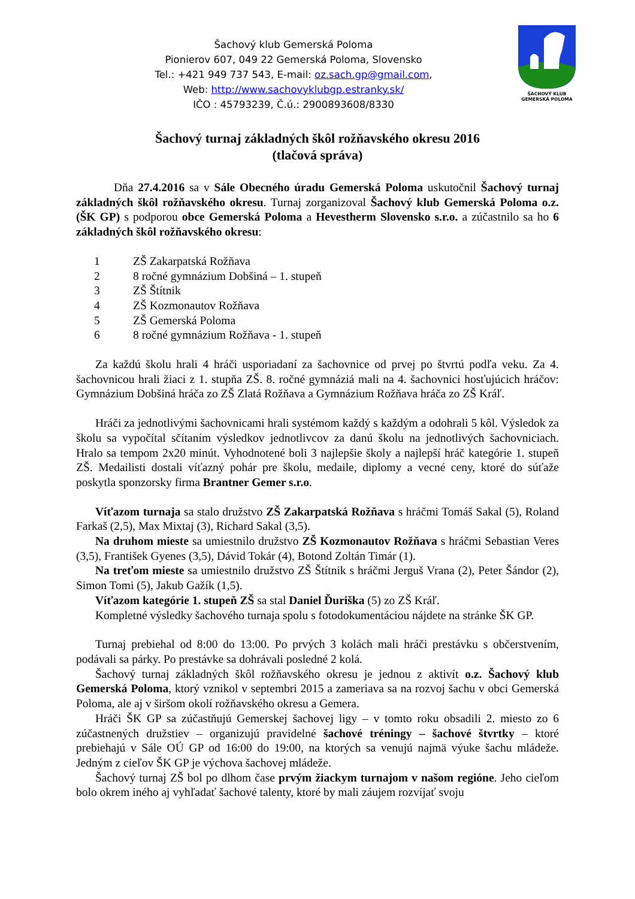Šachový klub Gemerská Poloma
Pionierov 607, 049 22 Gemerská Poloma, Slovensko
Tel.: +421 949 737 543, E-mail: oz.sach.gp@gmail.com,
Web: http://www.sachovyklubgp.estranky.sk/
IČO : 45793239, Č.ú.: 2900893608/8330
ŠACHOVÝ KLUB
GEMERSKÁ POLOMA
Šachový turnaj základných škôl rožňavského okresu 2016
(tlačová správa)
Dňa 27.4.2016 sa v Sále Obecného úradu Gemerská Poloma uskutočnil Šachový turnaj základných škôl rožňavského okresu. Turnaj zorganizoval Šachový klub Gemerská Poloma o.z. (ŠK GP) s podporou obce Gemerská Poloma a Hevestherm Slovensko s.r.o. a zúčastnilo sa ho 6 základných škôl rožňavského okresu:
1 ZŠ Zakarpatská Rožňava
2 8 ročné gymnázium Dobšiná – 1. stupeň
3 ZŠ Štítnik
4 ZŠ Kozmonautov Rožňava
5 ZŠ Gemerská Poloma
6 8 ročné gymnázium Rožňava - 1. stupeň
Za každú školu hrali 4 hráči usporiadaní za šachovnice od prvej po štvrtú podľa veku. Za 4. šachovnicou hrali žiaci z 1. stupňa ZŠ. 8. ročné gymnáziá mali na 4. šachovnici hosťujúcich hráčov: Gymnázium Dobšiná hráča zo ZŠ Zlatá Rožňava a Gymnázium Rožňava hráča zo ZŠ Kráľ.
Hráči za jednotlivými šachovnicami hrali systémom každý s každým a odohrali 5 kôl. Výsledok za školu sa vypočítal sčítaním výsledkov jednotlivcov za danú školu na jednotlivých šachovniciach. Hralo sa tempom 2x20 minút. Vyhodnotené boli 3 najlepšie školy a najlepší hráč kategórie 1. stupeň ZŠ. Medailisti dostali víťazný pohár pre školu, medaile, diplomy a vecné ceny, ktoré do súťaže poskytla sponzorsky firma Brantner Gemer s.r.o.
Víťazom turnaja sa stalo družstvo ZŠ Zakarpatská Rožňava s hráčmi Tomáš Sakal (5), Roland Farkaš (2,5), Max Mixtaj (3), Richard Sakal (3,5).
Na druhom mieste sa umiestnilo družstvo ZŠ Kozmonautov Rožňava s hráčmi Sebastian Veres (3,5), František Gyenes (3,5), Dávid Tokár (4), Botond Zoltán Timár (1).
Na treťom mieste sa umiestnilo družstvo ZŠ Štítnik s hráčmi Jerguš Vrana (2), Peter Šándor (2), Simon Tomi (5), Jakub Gažík (1,5).
Víťazom kategórie 1. stupeň ZŠ sa stal Daniel Ďuriška (5) zo ZŠ Kráľ.
Kompletné výsledky šachového turnaja spolu s fotodokumentáciou nájdete na stránke ŠK GP.
Turnaj prebiehal od 8:00 do 13:00. Po prvých 3 kolách mali hráči prestávku s občerstvením, podávali sa párky. Po prestávke sa dohrávali posledné 2 kolá.
Šachový turnaj základných škôl rožňavského okresu je jednou z aktivít o.z. Šachový klub Gemerská Poloma, ktorý vznikol v septembri 2015 a zameriava sa na rozvoj šachu v obci Gemerská Poloma, ale aj v širšom okolí rožňavského okresu a Gemera.
Hráči ŠK GP sa zúčastňujú Gemerskej šachovej ligy – v tomto roku obsadili 2. miesto zo 6 zúčastnených družstiev – organizujú pravidelné šachové tréningy – šachové štvrtky – ktoré prebiehajú v Sále OÚ GP od 16:00 do 19:00, na ktorých sa venujú najmä výuke šachu mládeže. Jedným z cieľov ŠK GP je výchova šachovej mládeže.
Šachový turnaj ZŠ bol po dlhom čase prvým žiackym turnajom v našom regióne. Jeho cieľom bolo okrem iného aj vyhľadať šachové talenty, ktoré by mali záujem rozvíjať svoju